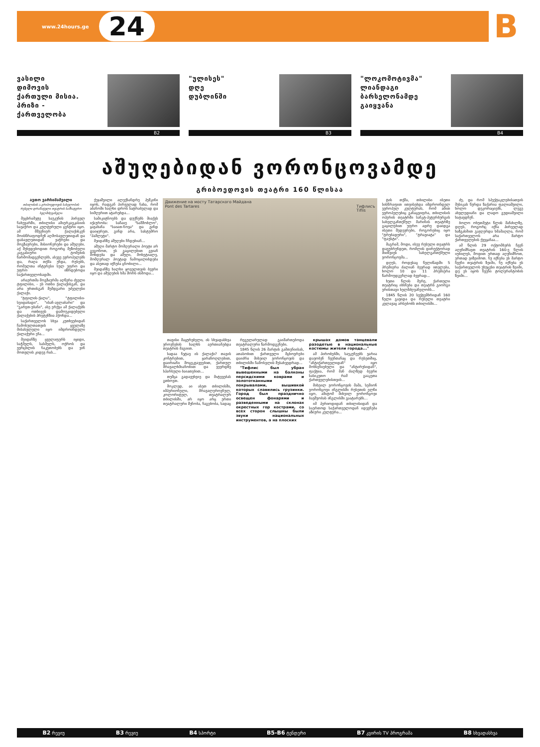www.24hours.ge 24 B
ვასილი
დიმოვის
ქართული მისია.
პრიზი -
ქართველობა
B2
"ულისეს"
დღე
დუბლინში
B3
"ლოკომოტივმა"
ლიანდაგი
ბარსელონამდე
გაიყვანა
B4
აშუღებიდან ვორონცოვამდე
გრიბოედოვის თეატრი 160 წლისაა
ავთო ვარსიმაშვილი
თბილისის ა.გრიბოედოვის სახელობის რუსული დრამატული თეატრის სამხატვრო ხელმძღვანელი
მეცხრამეტე საუკუნის პირველ ნახევარში, თბილისი ამიერკავკასიის სავაჭრო და კულტურული ცენტრი იყო. ამ მშვენიერ ქალაქისკენ მოისწრაფოდნენ აღმოსავლეთიდან და დასავლეთიდან ვაჭრები და მოგზაურები, მისიონერები და აშუღები. აქ შეხვდებოდით როგორც მეზობელი კავკასიური ტომების წარმომადგენლებს, ასევე ევროპელებს და, რაღა თქმა უნდა, რუსებს, რომელთა ინტერესი სულ უფრო და უფრო იზრდებოდა საქართველოსადმი.
არაერთმა მოგზაურმა აღწერა ძველი ტფილისი, - ეს ოთხი ქალაქისგან, და არა ერთისგან შემდგარი უძველესი ქალაქი.
"ტფილის-ქალა", "ტფილისი-სეიდაბადი", "ისან-ავლაბარი" და "გარეთ-უბანი", ასე ერქვა ამ ქალაქებს და ოთხივეს დამოუკიდებელი ქალაქების პრეტენზია ჰქონდა...
საქართველოს სხვა კუთხეებიდან ჩამოსულთათვის ყველაზე მისასვლელი იყო იმდროინდელი ქალაქური ენა...
მეიდანზე ყველაფერს იყიდი, საჭმელს, სასმელს, ოქროს და ვერცხლის ნაკეთობებს და ვინ მოთვლის კიდევ რას...
ქუჯაშვილი ალექსანდრე პუშკინი იყოს, რადგან პირველად ნახა, რომ აბანოში ხალხი დროს სატრაბელად და სიმღერით ატარებდა...
სამიკიტნოებს და დუქნებს მიაქვს იქაურობა: საჩაიე "სამშობლო", ყავახანა "საიათ-ნოვა" და გინდ დაიჯერეთ, გინდ არა, სასტუმრო "ჰამლეტი".
მეიდანზე აშუღები ჩნდებიან...
აშუღი მარტო მომღერალი პოეტი არ გეგონოთ, ეს გაცილებით გვიან მოხდება და აშუღი, მოხეტიალე, მომღერალ პოეტად ჩამოყალიბდება და ასეთად იქნება ცნობილი...
მეიდანზე ხალხი ყოველთვის ბევრი იყო და აშუღების ხმა შორს ისმოდა...
Движение на мосту Татарского Майдана
Pont des Tartares Тифлисъ
Tiflis
თავისი მაყურებელი, ის სხვადასხვა ეროვნების ხალხს აერთიანებდა თეატრის მაგიით.
სადაა ნეტავ ის ქალაქი? თავის კონტრებით, ყარაჩოღლებით, დაირიანი მოცეკვავეებით, ქართულ მრავალხმიანობით და ვეერდზე სპარსული ბაიათებით...
თუმცა გადავუხვიე და მიტევებას გთხოვთ.
მოკლედ, აი ასეთ თბილისში, იმპერიონელი, მრავალეროვნულ, კოლორიტულ, თეატრალურ თბილისში, არ იყო არც ერთი თეატრალური შენობა, ნაგებობა, სადაც
რეგულარულად გაიმართებოდა თეატრალური წარმოდგენები.
1845 წლის 26 მარტის გამთენიისას, ათასობით ქართველი მცხოვრები დაიძრა მიხეილ ვორონცოვის და თბილისში ჩამოსვლის შესახვედრად...
"Тифлис был убран вывешенными на балконы персидскими коврами и золототканными покрывалами, вышивкой которых славились грузинки. Город был празднично освещен фонарями и разведенными на склонах окрестных гор кострами, со всех сторон слышны были звуки национальных инструментов, а на плоских
крышах домов танцевали разодетые в национальные костюмы жители города..."
ამ პირობებში, საუკუნეებს ვარია დავობენ ჩვენთანაც და რუსეთშიც, "ანტიქართველიდან" იყო მოხსენიებული და "ანტირუსიდან", ფაქტია, რომ მან ძალზედ ბევრი სასიკეთო რამ გააკეთა ქართველებისთვის...
მიხეილ ვორონცოვის მამა, სემიონ ვორონცოვი ინგლისში რუსეთის ელჩი იყო, ამიტომ მიხეილ ვორონცოვი ბავშვობას ინგლისში გაატარებს...
იმ პერიოდიდან თბილისიდან და საერთოდ საქართველოდან იდევნება აზიური კულტურა...
ტის თქმა, თბილისი ისეთი სისწრაფით ითვისებდა იმდროინდელ ევროპულ კულტურას, რომ ამით ევროპელებიც განაცვიფრა, თბილისის ოპერის თეატრში სანკტ-პეტერბურგის სახელგანთქმულ მარინის თეატრზე გაცილებით უფრო ადრე დაიდგა ისეთი შედევრები, როგორებიც იყო "ტრუბადური", "ტრავიატა" და "ფაუსტი".
მაგრამ, მოდი, ისევ რუსული თეატრს დავუბრუნდეთ, რომლის დირექტორად მიიწვიეს სახელგანთქმული ვორონცოვმა...
დღეს, როდესაც წელიწადში 5 პრემიერა ძალიან ბევრად ითვლება, ხოლო 10 და 11 პრემიერა წარმოუდგენლად ბევრად...
ხუთი წლის მერე, ქართული თეატრიც იხსნება და თეატრს გიორგი ერისთავი ხელმძღვანელობს...
1845 წლის 20 სექტემბრიდან 160 წელი გავიდა და რუსული თეატრი კვლავაც არსებობს თბილისში...
ძე, და რომ სპექტაკლებისათვის მუსიკას წერდა ზაქარია ფალიაშვილი, ხოლო დეკორაციებს, ლეგე ახვლედიანი და ლადო გუდიაშვილი ხატავდნენ.
ბოლო ოხუთმეტი წლის მანძილზე, დღეს, როგორც იქნა პირველად ხაზგასმით გაჟღერდა ხმამაღლა, რომ საქართველოს არა მარტო ქართველების ქვეყანაა...
ამ წლის 29 ოქტომბერს ჩვენ აღვნიშნავთ თეატრის 160-ე წლის იუბილეს, მოდით ერთად აღვნიშნოთ, ერთად ვიზეიმოთ. ნუ იქნება ეს მარტო ჩვენი თეატრის ზეიმი, ნუ იქნება ეს საქართველოს უხუცესი თეატრის ზეიმი, დე ეს იყოს ჩვენი ტოლერანტობის ზეიმი...
B2 რევიუ B3 რევიუ B4 სპორტი B5-B6 ტენდერი B7 კვირის TV პროგრამა B8 სხვადასხვა